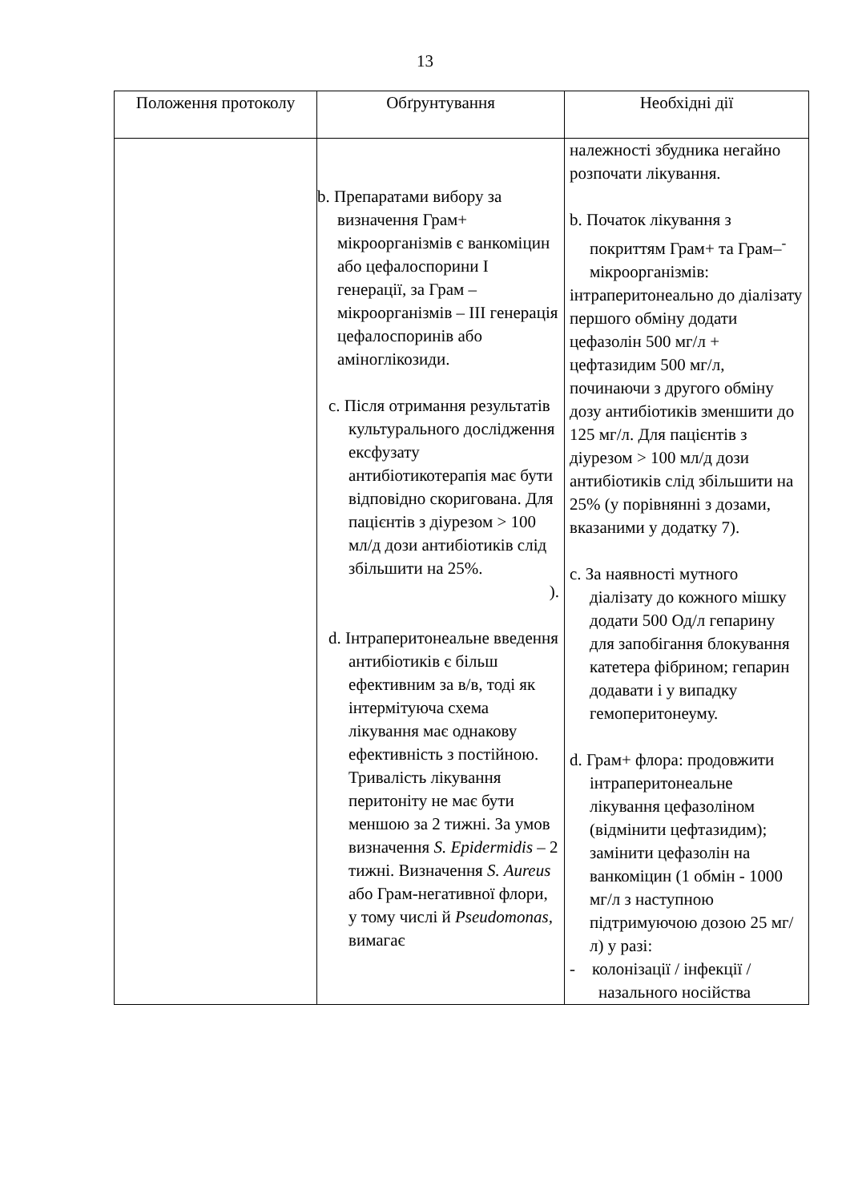13
| Положення протоколу | Обґрунтування | Необхідні дії |
| --- | --- | --- |
| | b. Препаратами вибору за визначення Грам+ мікроорганізмів є ванкоміцин або цефалоспорини I генерації, за Грам – мікроорганізмів – III генерація цефалоспоринів або аміноглікозиди. c. Після отримання результатів культурального дослідження ексфузату антибіотикотерапія має бути відповідно скоригована. Для пацієнтів з діурезом > 100 мл/д дози антибіотиків слід збільшити на 25%. ). d. Інтраперитонеальне введення антибіотиків є більш ефективним за в/в, тоді як інтермітуюча схема лікування має однакову ефективність з постійною. Тривалість лікування перитоніту не має бути меншою за 2 тижні. За умов визначення S. Epidermidis – 2 тижні. Визначення S. Aureus або Грам-негативної флори, у тому числі й Pseudomonas, вимагає | належності збудника негайно розпочати лікування. b. Початок лікування з покриттям Грам+ та Грам–<sup>-</sup> мікроорганізмів: інтраперитонеально до діалізату першого обміну додати цефазолін 500 мг/л + цефтазидим 500 мг/л, починаючи з другого обміну дозу антибіотиків зменшити до 125 мг/л. Для пацієнтів з діурезом > 100 мл/д дози антибіотиків слід збільшити на 25% (у порівнянні з дозами, вказаними у додатку 7). c. За наявності мутного діалізату до кожного мішку додати 500 Од/л гепарину для запобігання блокування катетера фібрином; гепарин додавати і у випадку гемоперитонеуму. d. Грам+ флора: продовжити інтраперитонеальне лікування цефазоліном (відмінити цефтазидим); замінити цефазолін на ванкоміцин (1 обмін - 1000 мг/л з наступною підтримуючою дозою 25 мг/л) у разі: - колонізації / інфекції / назального носійства |